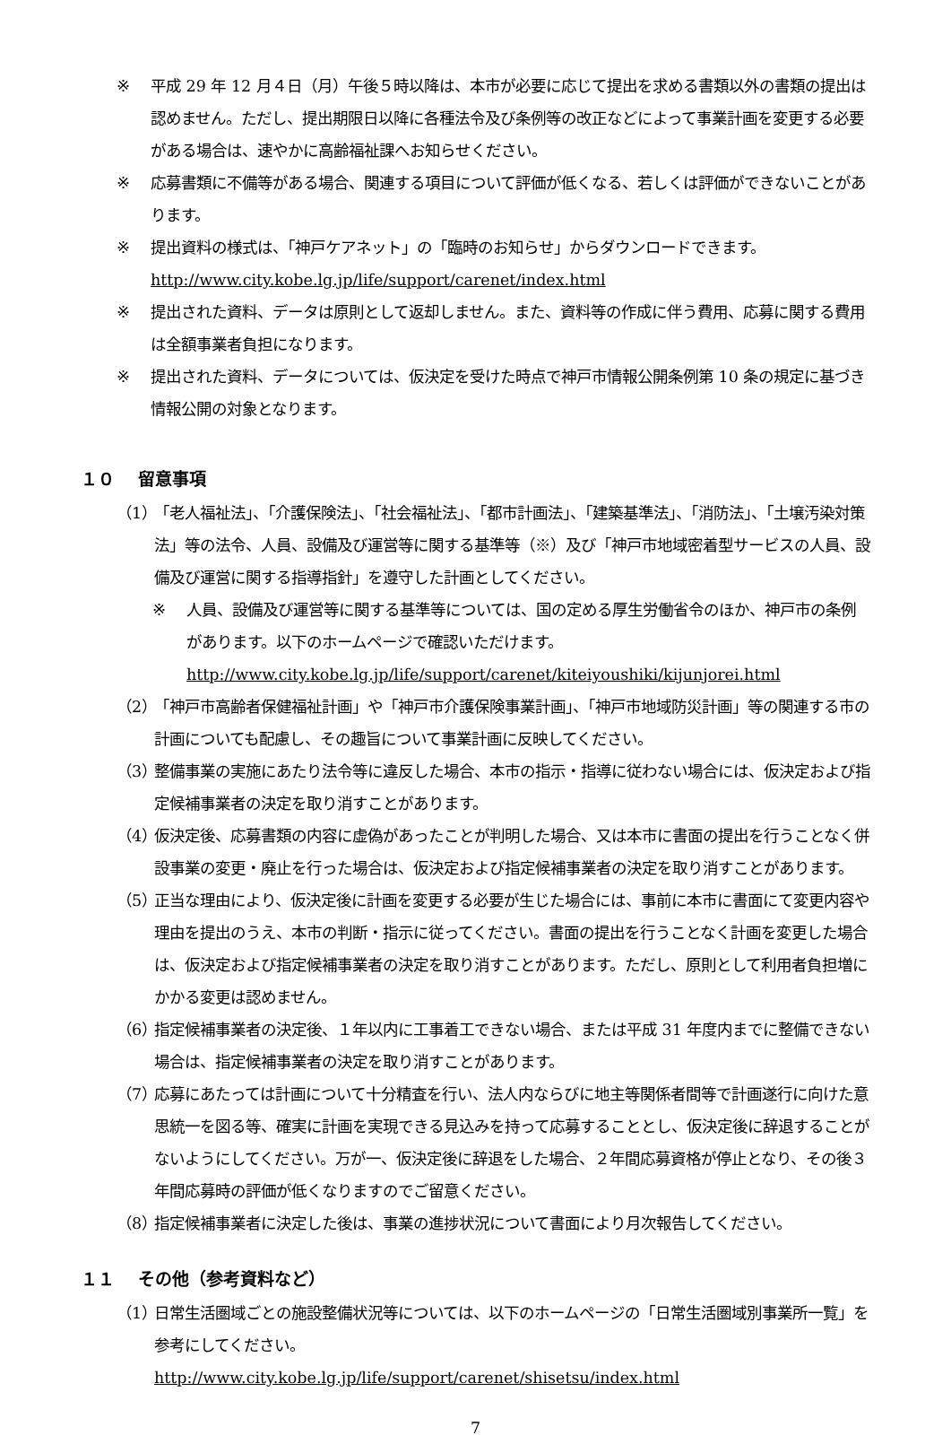※ 平成 29 年 12 月４日（月）午後５時以降は、本市が必要に応じて提出を求める書類以外の書類の提出は認めません。ただし、提出期限日以降に各種法令及び条例等の改正などによって事業計画を変更する必要がある場合は、速やかに高齢福祉課へお知らせください。
※ 応募書類に不備等がある場合、関連する項目について評価が低くなる、若しくは評価ができないことがあります。
※ 提出資料の様式は、「神戸ケアネット」の「臨時のお知らせ」からダウンロードできます。
http://www.city.kobe.lg.jp/life/support/carenet/index.html
※ 提出された資料、データは原則として返却しません。また、資料等の作成に伴う費用、応募に関する費用は全額事業者負担になります。
※ 提出された資料、データについては、仮決定を受けた時点で神戸市情報公開条例第 10 条の規定に基づき情報公開の対象となります。
１０　 留意事項
（1） 「老人福祉法」、「介護保険法」、「社会福祉法」、「都市計画法」、「建築基準法」、「消防法」、「土壌汚染対策法」等の法令、人員、設備及び運営等に関する基準等（※）及び「神戸市地域密着型サービスの人員、設備及び運営に関する指導指針」を遵守した計画としてください。
※ 人員、設備及び運営等に関する基準等については、国の定める厚生労働省令のほか、神戸市の条例があります。以下のホームページで確認いただけます。
http://www.city.kobe.lg.jp/life/support/carenet/kiteiyoushiki/kijunjorei.html
（2） 「神戸市高齢者保健福祉計画」や「神戸市介護保険事業計画」、「神戸市地域防災計画」等の関連する市の計画についても配慮し、その趣旨について事業計画に反映してください。
（3） 整備事業の実施にあたり法令等に違反した場合、本市の指示・指導に従わない場合には、仮決定および指定候補事業者の決定を取り消すことがあります。
（4） 仮決定後、応募書類の内容に虚偽があったことが判明した場合、又は本市に書面の提出を行うことなく併設事業の変更・廃止を行った場合は、仮決定および指定候補事業者の決定を取り消すことがあります。
（5） 正当な理由により、仮決定後に計画を変更する必要が生じた場合には、事前に本市に書面にて変更内容や理由を提出のうえ、本市の判断・指示に従ってください。書面の提出を行うことなく計画を変更した場合は、仮決定および指定候補事業者の決定を取り消すことがあります。ただし、原則として利用者負担増にかかる変更は認めません。
（6） 指定候補事業者の決定後、１年以内に工事着工できない場合、または平成 31 年度内までに整備できない場合は、指定候補事業者の決定を取り消すことがあります。
（7） 応募にあたっては計画について十分精査を行い、法人内ならびに地主等関係者間等で計画遂行に向けた意思統一を図る等、確実に計画を実現できる見込みを持って応募することとし、仮決定後に辞退することがないようにしてください。万が一、仮決定後に辞退をした場合、２年間応募資格が停止となり、その後３年間応募時の評価が低くなりますのでご留意ください。
（8） 指定候補事業者に決定した後は、事業の進捗状況について書面により月次報告してください。
１１　 その他（参考資料など）
（1） 日常生活圏域ごとの施設整備状況等については、以下のホームページの「日常生活圏域別事業所一覧」を参考にしてください。
http://www.city.kobe.lg.jp/life/support/carenet/shisetsu/index.html
7